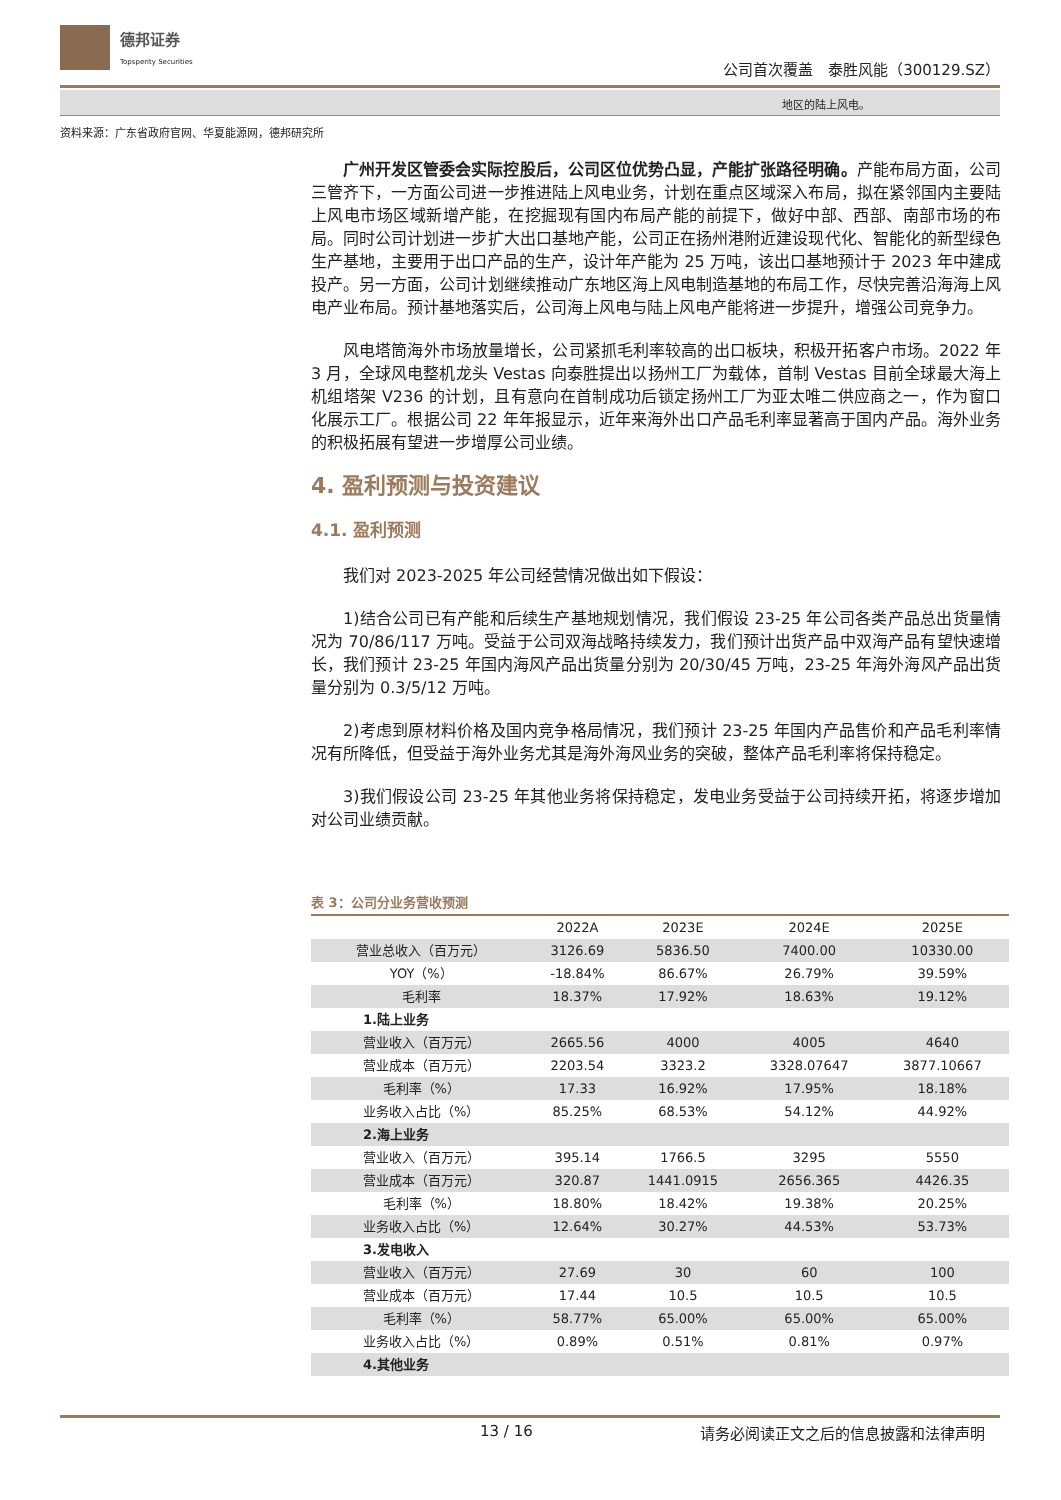德邦证券
Topsperity Securities
公司首次覆盖　泰胜风能（300129.SZ）
地区的陆上风电。
资料来源：广东省政府官网、华夏能源网，德邦研究所
广州开发区管委会实际控股后，公司区位优势凸显，产能扩张路径明确。产能布局方面，公司三管齐下，一方面公司进一步推进陆上风电业务，计划在重点区域深入布局，拟在紧邻国内主要陆上风电市场区域新增产能，在挖掘现有国内布局产能的前提下，做好中部、西部、南部市场的布局。同时公司计划进一步扩大出口基地产能，公司正在扬州港附近建设现代化、智能化的新型绿色生产基地，主要用于出口产品的生产，设计年产能为 25 万吨，该出口基地预计于 2023 年中建成投产。另一方面，公司计划继续推动广东地区海上风电制造基地的布局工作，尽快完善沿海海上风电产业布局。预计基地落实后，公司海上风电与陆上风电产能将进一步提升，增强公司竞争力。
风电塔筒海外市场放量增长，公司紧抓毛利率较高的出口板块，积极开拓客户市场。2022 年 3 月，全球风电整机龙头 Vestas 向泰胜提出以扬州工厂为载体，首制 Vestas 目前全球最大海上机组塔架 V236 的计划，且有意向在首制成功后锁定扬州工厂为亚太唯二供应商之一，作为窗口化展示工厂。根据公司 22 年年报显示，近年来海外出口产品毛利率显著高于国内产品。海外业务的积极拓展有望进一步增厚公司业绩。
4. 盈利预测与投资建议
4.1. 盈利预测
我们对 2023-2025 年公司经营情况做出如下假设：
1)结合公司已有产能和后续生产基地规划情况，我们假设 23-25 年公司各类产品总出货量情况为 70/86/117 万吨。受益于公司双海战略持续发力，我们预计出货产品中双海产品有望快速增长，我们预计 23-25 年国内海风产品出货量分别为 20/30/45 万吨，23-25 年海外海风产品出货量分别为 0.3/5/12 万吨。
2)考虑到原材料价格及国内竞争格局情况，我们预计 23-25 年国内产品售价和产品毛利率情况有所降低，但受益于海外业务尤其是海外海风业务的突破，整体产品毛利率将保持稳定。
3)我们假设公司 23-25 年其他业务将保持稳定，发电业务受益于公司持续开拓，将逐步增加对公司业绩贡献。
表 3：公司分业务营收预测
| | 2022A | 2023E | 2024E | 2025E |
| --- | --- | --- | --- | --- |
| 营业总收入（百万元） | 3126.69 | 5836.50 | 7400.00 | 10330.00 |
| YOY（%） | -18.84% | 86.67% | 26.79% | 39.59% |
| 毛利率 | 18.37% | 17.92% | 18.63% | 19.12% |
| 1.陆上业务 | | | | |
| 营业收入（百万元） | 2665.56 | 4000 | 4005 | 4640 |
| 营业成本（百万元） | 2203.54 | 3323.2 | 3328.07647 | 3877.10667 |
| 毛利率（%） | 17.33 | 16.92% | 17.95% | 18.18% |
| 业务收入占比（%） | 85.25% | 68.53% | 54.12% | 44.92% |
| 2.海上业务 | | | | |
| 营业收入（百万元） | 395.14 | 1766.5 | 3295 | 5550 |
| 营业成本（百万元） | 320.87 | 1441.0915 | 2656.365 | 4426.35 |
| 毛利率（%） | 18.80% | 18.42% | 19.38% | 20.25% |
| 业务收入占比（%） | 12.64% | 30.27% | 44.53% | 53.73% |
| 3.发电收入 | | | | |
| 营业收入（百万元） | 27.69 | 30 | 60 | 100 |
| 营业成本（百万元） | 17.44 | 10.5 | 10.5 | 10.5 |
| 毛利率（%） | 58.77% | 65.00% | 65.00% | 65.00% |
| 业务收入占比（%） | 0.89% | 0.51% | 0.81% | 0.97% |
| 4.其他业务 | | | | |
13 / 16 请务必阅读正文之后的信息披露和法律声明